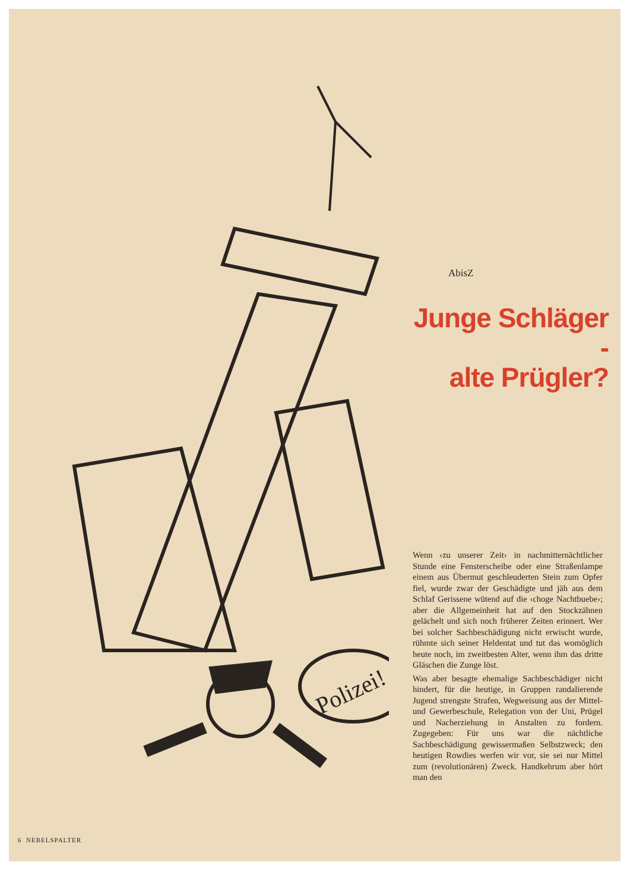Polizei!
AbisZ
Junge Schläger -
alte Prügler?
Wenn ‹zu unserer Zeit› in nachmitternächtlicher Stunde eine Fensterscheibe oder eine Straßenlampe einem aus Übermut geschleuderten Stein zum Opfer fiel, wurde zwar der Geschädigte und jäh aus dem Schlaf Gerissene wütend auf die ‹choge Nachtbuebe›; aber die Allgemeinheit hat auf den Stockzähnen gelächelt und sich noch früherer Zeiten erinnert. Wer bei solcher Sachbeschädigung nicht erwischt wurde, rühmte sich seiner Heldentat und tut das womöglich heute noch, im zweitbesten Alter, wenn ihm das dritte Gläschen die Zunge löst.
Was aber besagte ehemalige Sachbeschädiger nicht hindert, für die heutige, in Gruppen randalierende Jugend strengste Strafen, Wegweisung aus der Mittel- und Gewerbeschule, Relegation von der Uni, Prügel und Nacherziehung in Anstalten zu fordern. Zugegeben: Für uns war die nächtliche Sachbeschädigung gewissermaßen Selbstzweck; den heutigen Rowdies werfen wir vor, sie sei nur Mittel zum (revolutionären) Zweck. Handkehrum aber hört man den
6 NEBELSPALTER